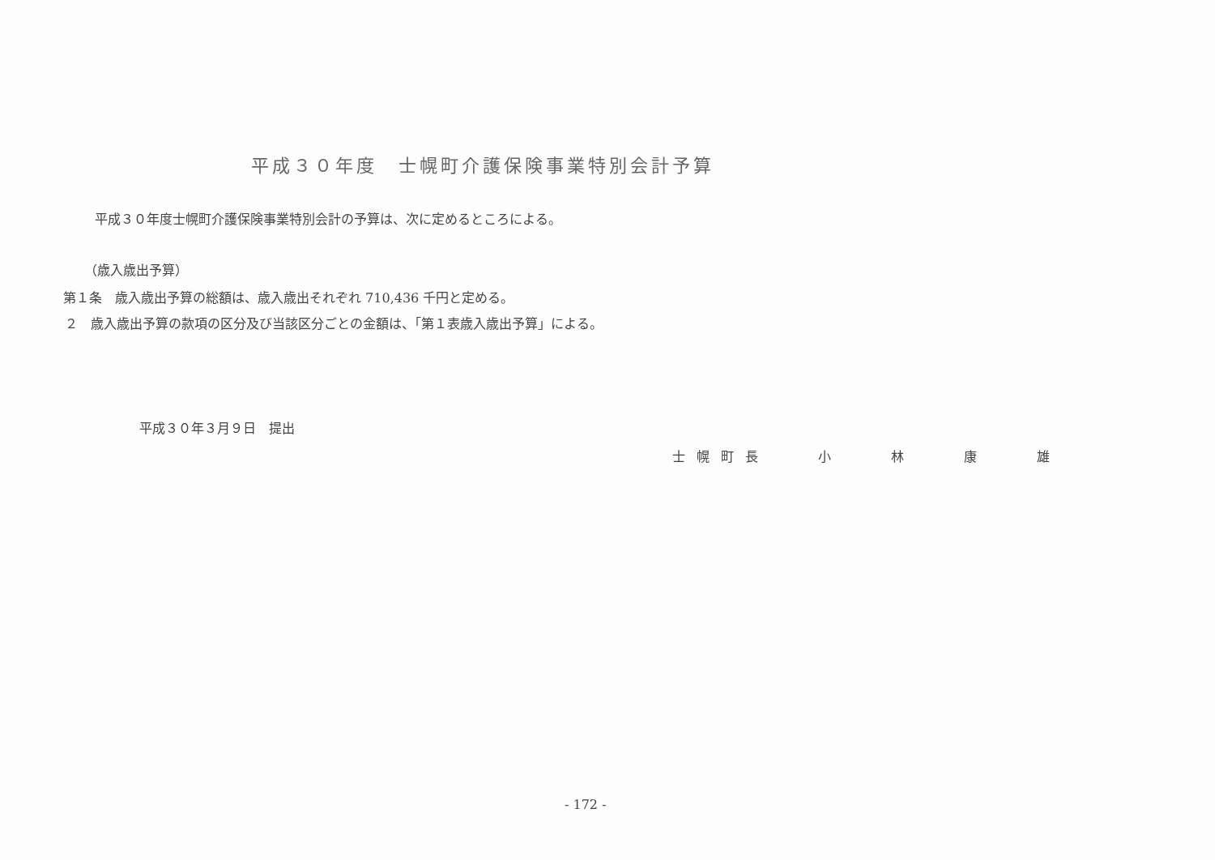平成３０年度　士幌町介護保険事業特別会計予算
平成３０年度士幌町介護保険事業特別会計の予算は、次に定めるところによる。
（歳入歳出予算）
第１条　歳入歳出予算の総額は、歳入歳出それぞれ 710,436 千円と定める。
２　歳入歳出予算の款項の区分及び当該区分ごとの金額は、「第１表歳入歳出予算」による。
平成３０年３月９日　提出
士幌町長　　小　　林　　康　　雄
- 172 -